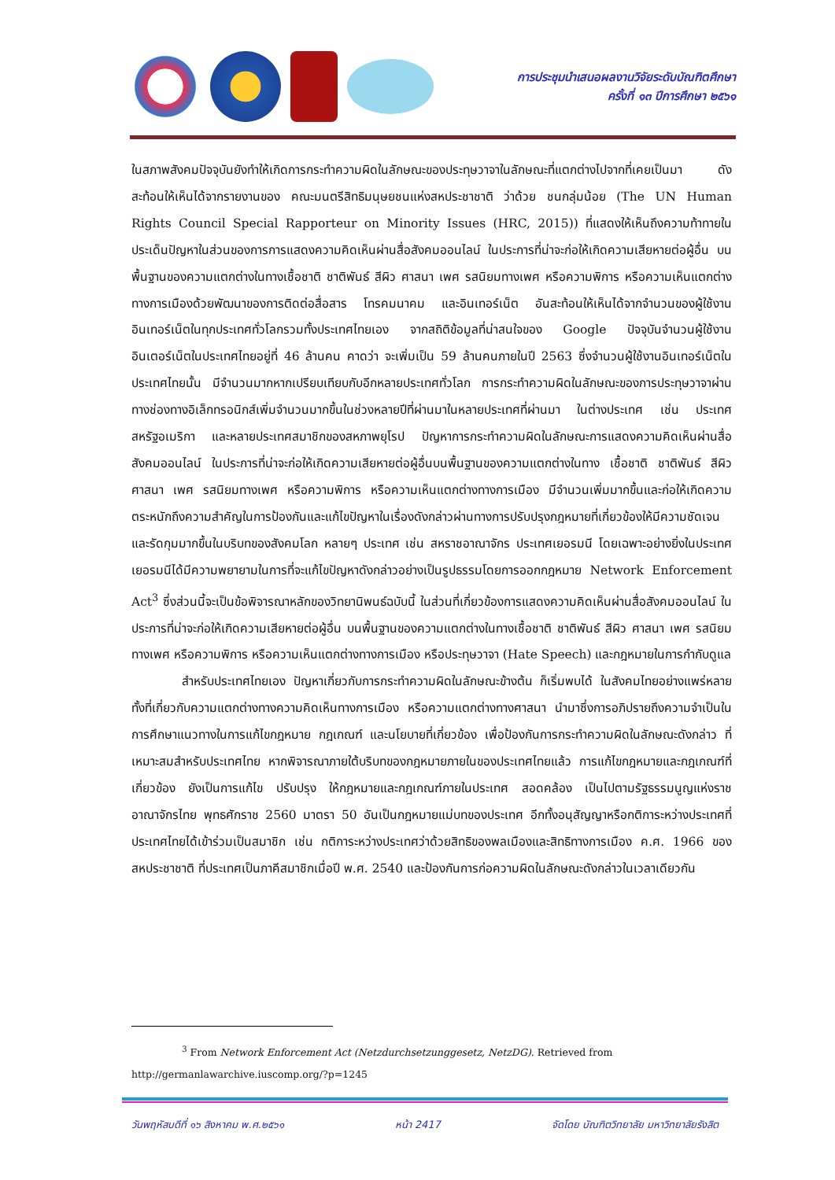การประชุมนำเสนอผลงานวิจัยระดับบัณฑิตศึกษา
ครั้งที่ ๑๓ ปีการศึกษา ๒๕๖๑
ในสภาพสังคมปัจจุบันยังทำให้เกิดการกระทำความผิดในลักษณะของประทุษวาจาในลักษณะที่แตกต่างไปจากที่เคยเป็นมา ดังสะท้อนให้เห็นได้จากรายงานของ คณะมนตรีสิทธิมนุษยชนแห่งสหประชาชาติ ว่าด้วย ชนกลุ่มน้อย (The UN Human Rights Council Special Rapporteur on Minority Issues (HRC, 2015)) ที่แสดงให้เห็นถึงความท้าทายในประเด็นปัญหาในส่วนของการการแสดงความคิดเห็นผ่านสื่อสังคมออนไลน์ ในประการที่น่าจะก่อให้เกิดความเสียหายต่อผู้อื่น บนพื้นฐานของความแตกต่างในทางเชื้อชาติ ชาติพันธ์ สีผิว ศาสนา เพศ รสนิยมทางเพศ หรือความพิการ หรือความเห็นแตกต่างทางการเมืองด้วยพัฒนาของการติดต่อสื่อสาร โทรคมนาคม และอินเทอร์เน็ต อันสะท้อนให้เห็นได้จากจำนวนของผู้ใช้งานอินเทอร์เน็ตในทุกประเทศทั่วโลกรวมทั้งประเทศไทยเอง จากสถิติข้อมูลที่น่าสนใจของ Google ปัจจุบันจำนวนผู้ใช้งานอินเตอร์เน็ตในประเทศไทยอยู่ที่ 46 ล้านคน คาดว่า จะเพิ่มเป็น 59 ล้านคนภายในปี 2563 ซึ่งจำนวนผู้ใช้งานอินเทอร์เน็ตในประเทศไทยนั้น มีจำนวนมากหากเปรียบเทียบกับอีกหลายประเทศทั่วโลก การกระทำความผิดในลักษณะของการประทุษวาจาผ่านทางช่องทางอิเล็กทรอนิกส์เพิ่มจำนวนมากขึ้นในช่วงหลายปีที่ผ่านมาในหลายประเทศที่ผ่านมา ในต่างประเทศ เช่น ประเทศสหรัฐอเมริกา และหลายประเทศสมาชิกของสหภาพยุโรป ปัญหาการกระทำความผิดในลักษณะการแสดงความคิดเห็นผ่านสื่อสังคมออนไลน์ ในประการที่น่าจะก่อให้เกิดความเสียหายต่อผู้อื่นบนพื้นฐานของความแตกต่างในทาง เชื้อชาติ ชาติพันธ์ สีผิว ศาสนา เพศ รสนิยมทางเพศ หรือความพิการ หรือความเห็นแตกต่างทางการเมือง มีจำนวนเพิ่มมากขึ้นและก่อให้เกิดความตระหนักถึงความสำคัญในการป้องกันและแก้ไขปัญหาในเรื่องดังกล่าวผ่านทางการปรับปรุงกฎหมายที่เกี่ยวข้องให้มีความชัดเจนและรัดกุมมากขึ้นในบริบทของสังคมโลก หลายๆ ประเทศ เช่น สหราชอาณาจักร ประเทศเยอรมนี โดยเฉพาะอย่างยิ่งในประเทศเยอรมนีได้มีความพยายามในการที่จะแก้ไขปัญหาดังกล่าวอย่างเป็นรูปธรรมโดยการออกกฎหมาย Network Enforcement Act<sup>3</sup> ซึ่งส่วนนี้จะเป็นข้อพิจารณาหลักของวิทยานิพนธ์ฉบับนี้ ในส่วนที่เกี่ยวข้องการแสดงความคิดเห็นผ่านสื่อสังคมออนไลน์ ในประการที่น่าจะก่อให้เกิดความเสียหายต่อผู้อื่น บนพื้นฐานของความแตกต่างในทางเชื้อชาติ ชาติพันธ์ สีผิว ศาสนา เพศ รสนิยมทางเพศ หรือความพิการ หรือความเห็นแตกต่างทางการเมือง หรือประทุษวาจา (Hate Speech) และกฎหมายในการกำกับดูแล
สำหรับประเทศไทยเอง ปัญหาเกี่ยวกับการกระทำความผิดในลักษณะข้างต้น ก็เริ่มพบได้ ในสังคมไทยอย่างแพร่หลาย ทั้งที่เกี่ยวกับความแตกต่างทางความคิดเห็นทางการเมือง หรือความแตกต่างทางศาสนา นำมาซึ่งการอภิปรายถึงความจำเป็นในการศึกษาแนวทางในการแก้ไขกฎหมาย กฎเกณฑ์ และนโยบายที่เกี่ยวข้อง เพื่อป้องกันการกระทำความผิดในลักษณะดังกล่าว ที่เหมาะสมสำหรับประเทศไทย หากพิจารณาภายใต้บริบทของกฎหมายภายในของประเทศไทยแล้ว การแก้ไขกฎหมายและกฎเกณฑ์ที่เกี่ยวข้อง ยังเป็นการแก้ไข ปรับปรุง ให้กฎหมายและกฎเกณฑ์ภายในประเทศ สอดคล้อง เป็นไปตามรัฐธรรมนูญแห่งราชอาณาจักรไทย พุทธศักราช 2560 มาตรา 50 อันเป็นกฎหมายแม่บทของประเทศ อีกทั้งอนุสัญญาหรือกติการะหว่างประเทศที่ประเทศไทยได้เข้าร่วมเป็นสมาชิก เช่น กติการะหว่างประเทศว่าด้วยสิทธิของพลเมืองและสิทธิทางการเมือง ค.ศ. 1966 ของสหประชาชาติ ที่ประเทศเป็นภาคีสมาชิกเมื่อปี พ.ศ. 2540 และป้องกันการก่อความผิดในลักษณะดังกล่าวในเวลาเดียวกัน
<sup>3</sup> From Network Enforcement Act (Netzdurchsetzunggesetz, NetzDG). Retrieved from http://germanlawarchive.iuscomp.org/?p=1245
วันพฤหัสบดีที่ ๑๖ สิงหาคม พ.ศ.๒๕๖๑ หน้า 2417 จัดโดย บัณฑิตวิทยาลัย มหาวิทยาลัยรังสิต